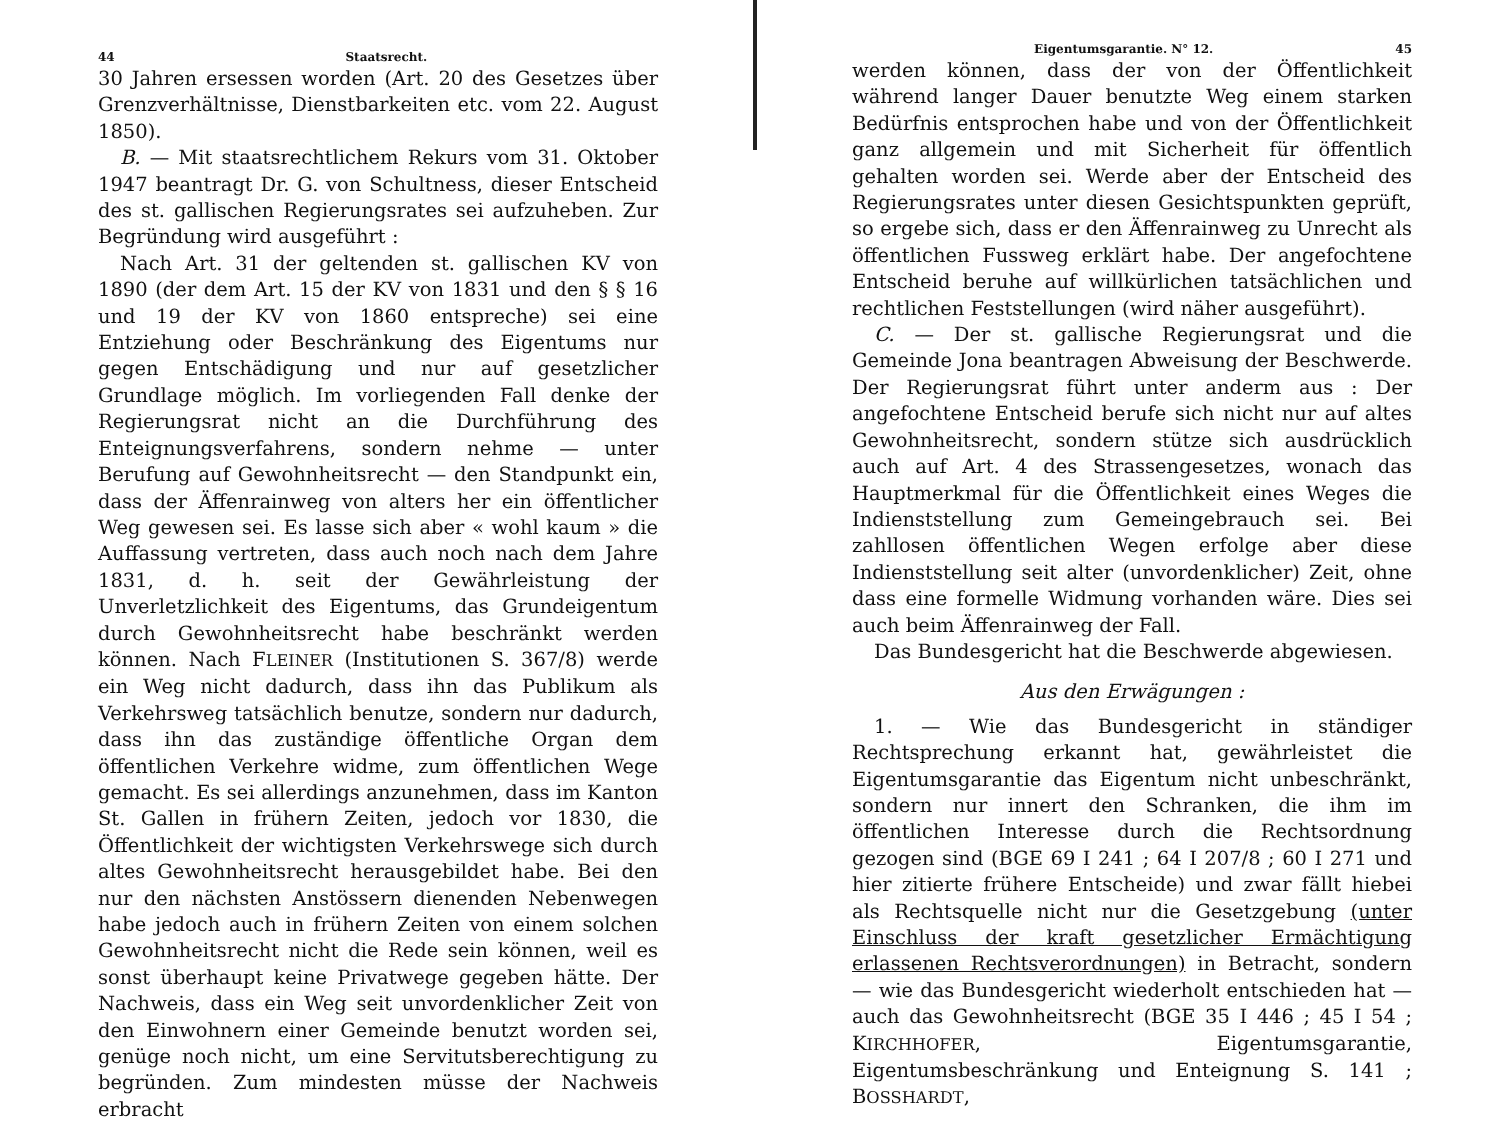44 Staatsrecht.
30 Jahren ersessen worden (Art. 20 des Gesetzes über Grenzverhältnisse, Dienstbarkeiten etc. vom 22. August 1850).
B. — Mit staatsrechtlichem Rekurs vom 31. Oktober 1947 beantragt Dr. G. von Schultness, dieser Entscheid des st. gallischen Regierungsrates sei aufzuheben. Zur Begründung wird ausgeführt :
Nach Art. 31 der geltenden st. gallischen KV von 1890 (der dem Art. 15 der KV von 1831 und den § § 16 und 19 der KV von 1860 entspreche) sei eine Entziehung oder Beschränkung des Eigentums nur gegen Entschädigung und nur auf gesetzlicher Grundlage möglich. Im vorliegenden Fall denke der Regierungsrat nicht an die Durchführung des Enteignungsverfahrens, sondern nehme — unter Berufung auf Gewohnheitsrecht — den Standpunkt ein, dass der Äffenrainweg von alters her ein öffentlicher Weg gewesen sei. Es lasse sich aber « wohl kaum » die Auffassung vertreten, dass auch noch nach dem Jahre 1831, d. h. seit der Gewährleistung der Unverletzlichkeit des Eigentums, das Grundeigentum durch Gewohnheitsrecht habe beschränkt werden können. Nach FLEINER (Institutionen S. 367/8) werde ein Weg nicht dadurch, dass ihn das Publikum als Verkehrsweg tatsächlich benutze, sondern nur dadurch, dass ihn das zuständige öffentliche Organ dem öffentlichen Verkehre widme, zum öffentlichen Wege gemacht. Es sei allerdings anzunehmen, dass im Kanton St. Gallen in frühern Zeiten, jedoch vor 1830, die Öffentlichkeit der wichtigsten Verkehrswege sich durch altes Gewohnheitsrecht herausgebildet habe. Bei den nur den nächsten Anstössern dienenden Nebenwegen habe jedoch auch in frühern Zeiten von einem solchen Gewohnheitsrecht nicht die Rede sein können, weil es sonst überhaupt keine Privatwege gegeben hätte. Der Nachweis, dass ein Weg seit unvordenklicher Zeit von den Einwohnern einer Gemeinde benutzt worden sei, genüge noch nicht, um eine Servitutsberechtigung zu begründen. Zum mindesten müsse der Nachweis erbracht
Eigentumsgarantie. N° 12. 45
werden können, dass der von der Öffentlichkeit während langer Dauer benutzte Weg einem starken Bedürfnis entsprochen habe und von der Öffentlichkeit ganz allgemein und mit Sicherheit für öffentlich gehalten worden sei. Werde aber der Entscheid des Regierungsrates unter diesen Gesichtspunkten geprüft, so ergebe sich, dass er den Äffenrainweg zu Unrecht als öffentlichen Fussweg erklärt habe. Der angefochtene Entscheid beruhe auf willkürlichen tatsächlichen und rechtlichen Feststellungen (wird näher ausgeführt).
C. — Der st. gallische Regierungsrat und die Gemeinde Jona beantragen Abweisung der Beschwerde. Der Regierungsrat führt unter anderm aus : Der angefochtene Entscheid berufe sich nicht nur auf altes Gewohnheitsrecht, sondern stütze sich ausdrücklich auch auf Art. 4 des Strassengesetzes, wonach das Hauptmerkmal für die Öffentlichkeit eines Weges die Indienststellung zum Gemeingebrauch sei. Bei zahllosen öffentlichen Wegen erfolge aber diese Indienststellung seit alter (unvordenklicher) Zeit, ohne dass eine formelle Widmung vorhanden wäre. Dies sei auch beim Äffenrainweg der Fall.
Das Bundesgericht hat die Beschwerde abgewiesen.
Aus den Erwägungen :
1. — Wie das Bundesgericht in ständiger Rechtsprechung erkannt hat, gewährleistet die Eigentumsgarantie das Eigentum nicht unbeschränkt, sondern nur innert den Schranken, die ihm im öffentlichen Interesse durch die Rechtsordnung gezogen sind (BGE 69 I 241 ; 64 I 207/8 ; 60 I 271 und hier zitierte frühere Entscheide) und zwar fällt hiebei als Rechtsquelle nicht nur die Gesetzgebung (unter Einschluss der kraft gesetzlicher Ermächtigung erlassenen Rechtsverordnungen) in Betracht, sondern — wie das Bundesgericht wiederholt entschieden hat — auch das Gewohnheitsrecht (BGE 35 I 446 ; 45 I 54 ; KIRCHHOFER, Eigentumsgarantie, Eigentumsbeschränkung und Enteignung S. 141 ; BOSSHARDT,